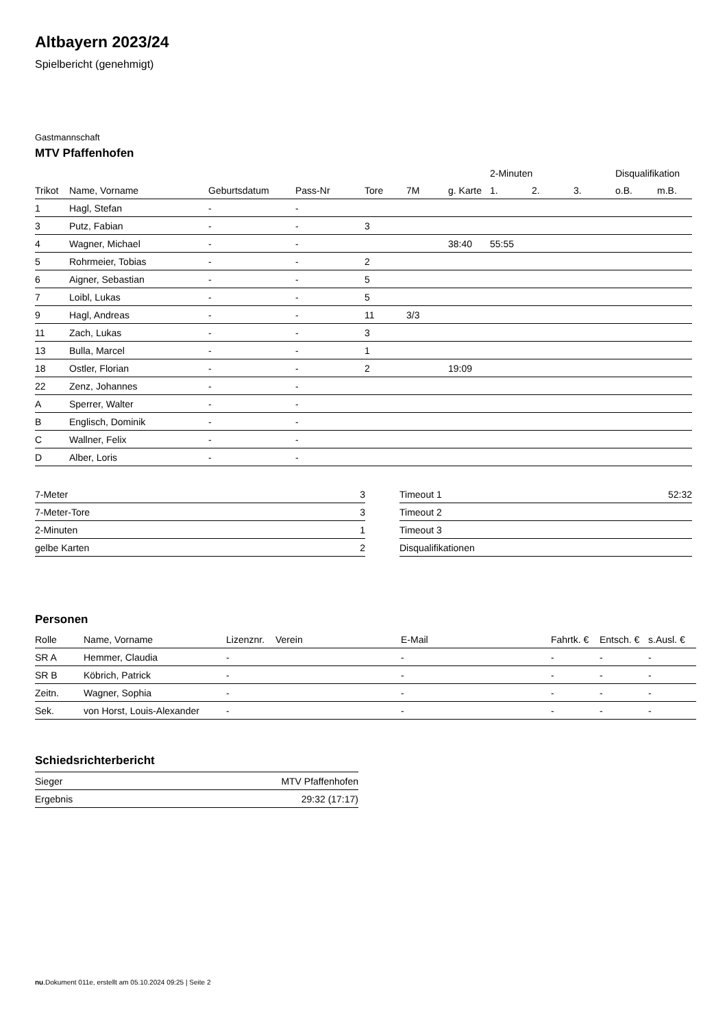Altbayern 2023/24
Spielbericht (genehmigt)
Gastmannschaft
MTV Pfaffenhofen
| | | | | | | | 2-Minuten | | | Disqualifikation | |
| --- | --- | --- | --- | --- | --- | --- | --- | --- | --- | --- | --- |
| Trikot | Name, Vorname | Geburtsdatum | Pass-Nr | Tore | 7M | g. Karte | 1. | 2. | 3. | o.B. | m.B. |
| 1 | Hagl, Stefan | - | - | | | | | | | | |
| 3 | Putz, Fabian | - | - | 3 | | | | | | | |
| 4 | Wagner, Michael | - | - | | | 38:40 | 55:55 | | | | |
| 5 | Rohrmeier, Tobias | - | - | 2 | | | | | | | |
| 6 | Aigner, Sebastian | - | - | 5 | | | | | | | |
| 7 | Loibl, Lukas | - | - | 5 | | | | | | | |
| 9 | Hagl, Andreas | - | - | 11 | 3/3 | | | | | | |
| 11 | Zach, Lukas | - | - | 3 | | | | | | | |
| 13 | Bulla, Marcel | - | - | 1 | | | | | | | |
| 18 | Ostler, Florian | - | - | 2 | | 19:09 | | | | | |
| 22 | Zenz, Johannes | - | - | | | | | | | | |
| A | Sperrer, Walter | - | - | | | | | | | | |
| B | Englisch, Dominik | - | - | | | | | | | | |
| C | Wallner, Felix | - | - | | | | | | | | |
| D | Alber, Loris | - | - | | | | | | | | |
| 7-Meter | 3 |
| 7-Meter-Tore | 3 |
| 2-Minuten | 1 |
| gelbe Karten | 2 |
| Timeout 1 | 52:32 |
| Timeout 2 | |
| Timeout 3 | |
| Disqualifikationen | |
Personen
| Rolle | Name, Vorname | Lizenznr. | Verein | E-Mail | Fahrtk. € | Entsch. € | s.Ausl. € |
| --- | --- | --- | --- | --- | --- | --- | --- |
| SR A | Hemmer, Claudia | - | | - | - | - | - |
| SR B | Köbrich, Patrick | - | | - | - | - | - |
| Zeitn. | Wagner, Sophia | - | | - | - | - | - |
| Sek. | von Horst, Louis-Alexander | - | | - | - | - | - |
Schiedsrichterbericht
| Sieger | MTV Pfaffenhofen |
| Ergebnis | 29:32 (17:17) |
nu.Dokument 011e, erstellt am 05.10.2024 09:25 | Seite 2